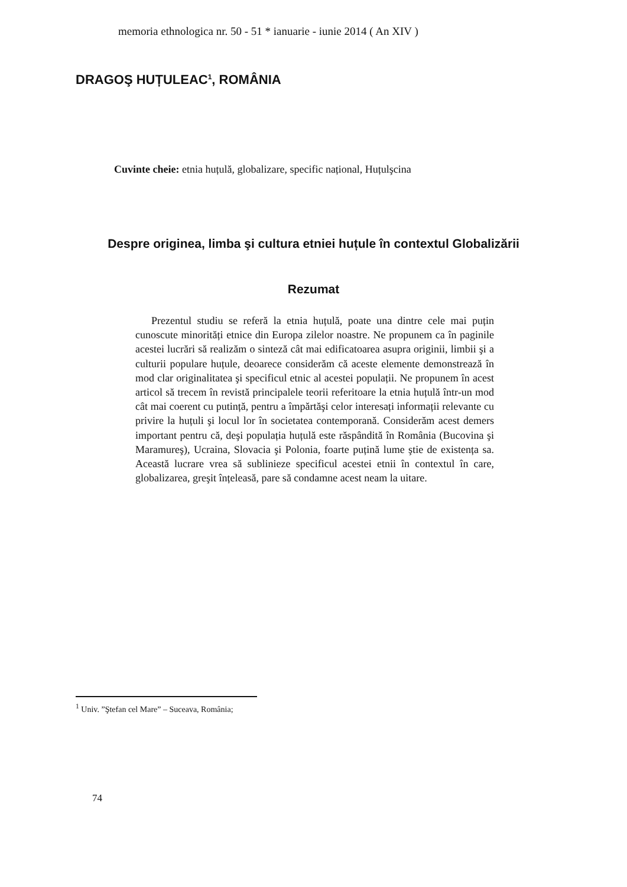memoria ethnologica nr. 50 - 51 * ianuarie - iunie 2014 ( An XIV )
DRAGOŞ HUȚULEAC<sup>1</sup>, ROMÂNIA
Cuvinte cheie: etnia huțulă, globalizare, specific național, Huțulşcina
Despre originea, limba şi cultura etniei huțule în contextul Globalizării
Rezumat
Prezentul studiu se referă la etnia huțulă, poate una dintre cele mai puțin cunoscute minorități etnice din Europa zilelor noastre. Ne propunem ca în paginile acestei lucrări să realizăm o sinteză cât mai edificatoarea asupra originii, limbii şi a culturii populare huțule, deoarece considerăm că aceste elemente demonstrează în mod clar originalitatea şi specificul etnic al acestei populații. Ne propunem în acest articol să trecem în revistă principalele teorii referitoare la etnia huțulă într-un mod cât mai coerent cu putință, pentru a împărtăşi celor interesați informații relevante cu privire la huțuli şi locul lor în societatea contemporană. Considerăm acest demers important pentru că, deşi populația huțulă este răspândită în România (Bucovina şi Maramureş), Ucraina, Slovacia şi Polonia, foarte puțină lume ştie de existența sa. Această lucrare vrea să sublinieze specificul acestei etnii în contextul în care, globalizarea, greşit înțeleasă, pare să condamne acest neam la uitare.
<sup>1</sup> Univ. ”Ştefan cel Mare” – Suceava, România;
74